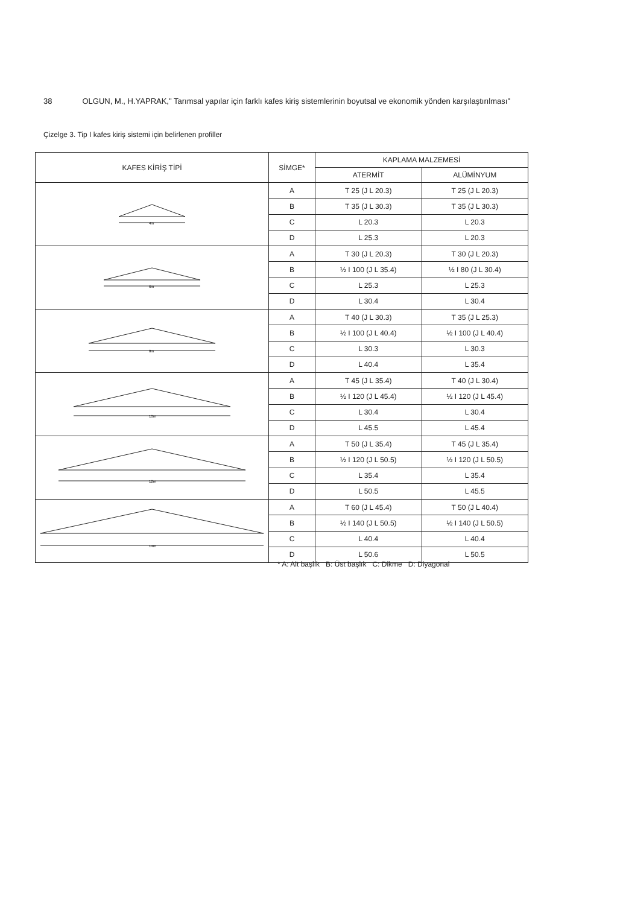38 OLGUN, M., H.YAPRAK," Tarımsal yapılar için farklı kafes kiriş sistemlerinin boyutsal ve ekonomik yönden karşılaştırılması"
Çizelge 3. Tip I kafes kiriş sistemi için belirlenen profiller
| KAFES KİRİŞ TİPİ | SİMGE* | KAPLAMA MALZEMESİ | |
| --- | --- | --- | --- |
| | | ATERMİT | ALÜMİNYUM |
| 4m | A | T 25 (J L 20.3) | T 25 (J L 20.3) |
| | B | T 35 (J L 30.3) | T 35 (J L 30.3) |
| | C | L 20.3 | L 20.3 |
| | D | L 25.3 | L 20.3 |
| 6m | A | T 30 (J L 20.3) | T 30 (J L 20.3) |
| | B | ½ I 100 (J L 35.4) | ½ I 80 (J L 30.4) |
| | C | L 25.3 | L 25.3 |
| | D | L 30.4 | L 30.4 |
| 8m | A | T 40 (J L 30.3) | T 35 (J L 25.3) |
| | B | ½ I 100 (J L 40.4) | ½ I 100 (J L 40.4) |
| | C | L 30.3 | L 30.3 |
| | D | L 40.4 | L 35.4 |
| 10m | A | T 45 (J L 35.4) | T 40 (J L 30.4) |
| | B | ½ I 120 (J L 45.4) | ½ I 120 (J L 45.4) |
| | C | L 30.4 | L 30.4 |
| | D | L 45.5 | L 45.4 |
| 12m | A | T 50 (J L 35.4) | T 45 (J L 35.4) |
| | B | ½ I 120 (J L 50.5) | ½ I 120 (J L 50.5) |
| | C | L 35.4 | L 35.4 |
| | D | L 50.5 | L 45.5 |
| 14m | A | T 60 (J L 45.4) | T 50 (J L 40.4) |
| | B | ½ I 140 (J L 50.5) | ½ I 140 (J L 50.5) |
| | C | L 40.4 | L 40.4 |
| | D | L 50.6 | L 50.5 |
* A: Alt başlık B: Üst başlık C: Dikme D: Diyagonal